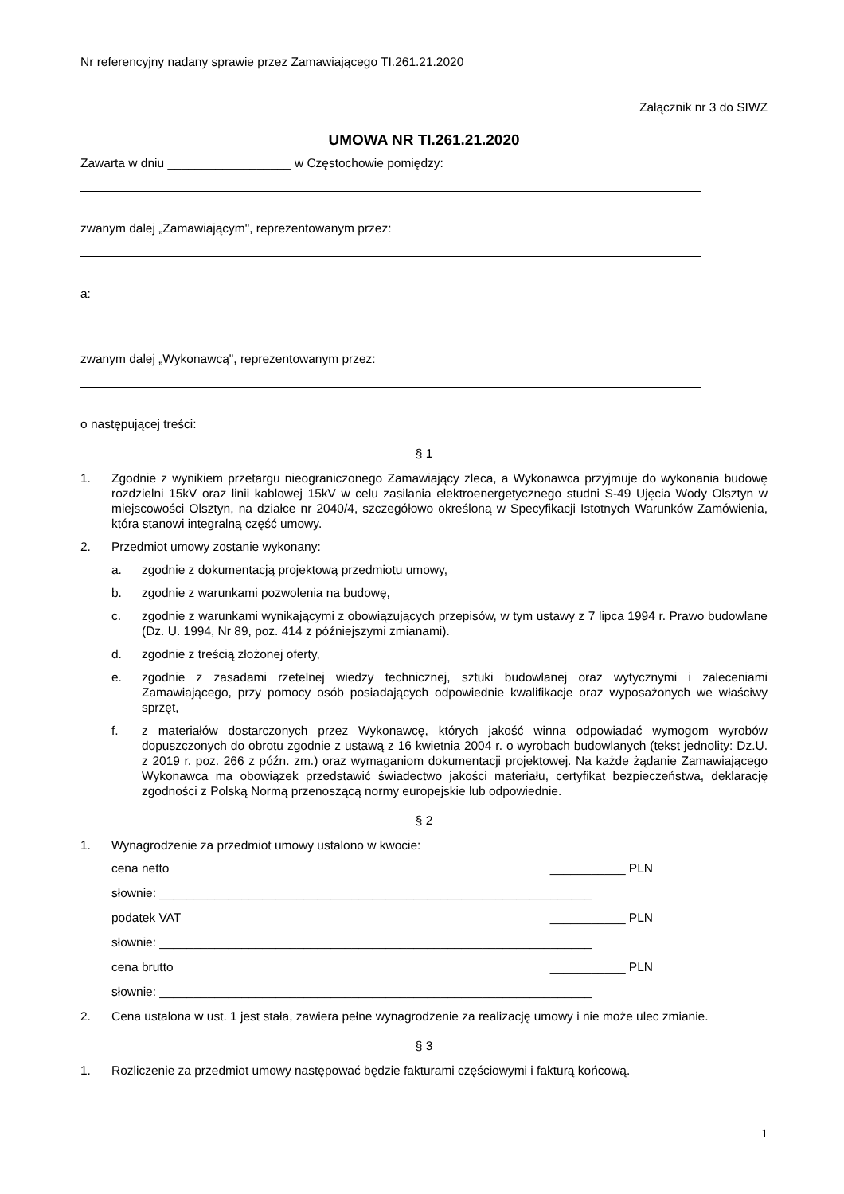Nr referencyjny nadany sprawie przez Zamawiającego TI.261.21.2020
Załącznik nr 3 do SIWZ
UMOWA NR TI.261.21.2020
Zawarta w dniu __________________ w Częstochowie pomiędzy:
zwanym dalej „Zamawiającym", reprezentowanym przez:
a:
zwanym dalej „Wykonawcą", reprezentowanym przez:
o następującej treści:
§ 1
1. Zgodnie z wynikiem przetargu nieograniczonego Zamawiający zleca, a Wykonawca przyjmuje do wykonania budowę rozdzielni 15kV oraz linii kablowej 15kV w celu zasilania elektroenergetycznego studni S-49 Ujęcia Wody Olsztyn w miejscowości Olsztyn, na działce nr 2040/4, szczegółowo określoną w Specyfikacji Istotnych Warunków Zamówienia, która stanowi integralną część umowy.
2. Przedmiot umowy zostanie wykonany:
a. zgodnie z dokumentacją projektową przedmiotu umowy,
b. zgodnie z warunkami pozwolenia na budowę,
c. zgodnie z warunkami wynikającymi z obowiązujących przepisów, w tym ustawy z 7 lipca 1994 r. Prawo budowlane (Dz. U. 1994, Nr 89, poz. 414 z późniejszymi zmianami).
d. zgodnie z treścią złożonej oferty,
e. zgodnie z zasadami rzetelnej wiedzy technicznej, sztuki budowlanej oraz wytycznymi i zaleceniami Zamawiającego, przy pomocy osób posiadających odpowiednie kwalifikacje oraz wyposażonych we właściwy sprzęt,
f. z materiałów dostarczonych przez Wykonawcę, których jakość winna odpowiadać wymogom wyrobów dopuszczonych do obrotu zgodnie z ustawą z 16 kwietnia 2004 r. o wyrobach budowlanych (tekst jednolity: Dz.U. z 2019 r. poz. 266 z późn. zm.) oraz wymaganiom dokumentacji projektowej. Na każde żądanie Zamawiającego Wykonawca ma obowiązek przedstawić świadectwo jakości materiału, certyfikat bezpieczeństwa, deklarację zgodności z Polską Normą przenoszącą normy europejskie lub odpowiednie.
§ 2
1. Wynagrodzenie za przedmiot umowy ustalono w kwocie:
cena netto ___________ PLN
słownie: _______________________________________________________________
podatek VAT ___________ PLN
słownie: _______________________________________________________________
cena brutto ___________ PLN
słownie: _______________________________________________________________
2. Cena ustalona w ust. 1 jest stała, zawiera pełne wynagrodzenie za realizację umowy i nie może ulec zmianie.
§ 3
1. Rozliczenie za przedmiot umowy następować będzie fakturami częściowymi i fakturą końcową.
1